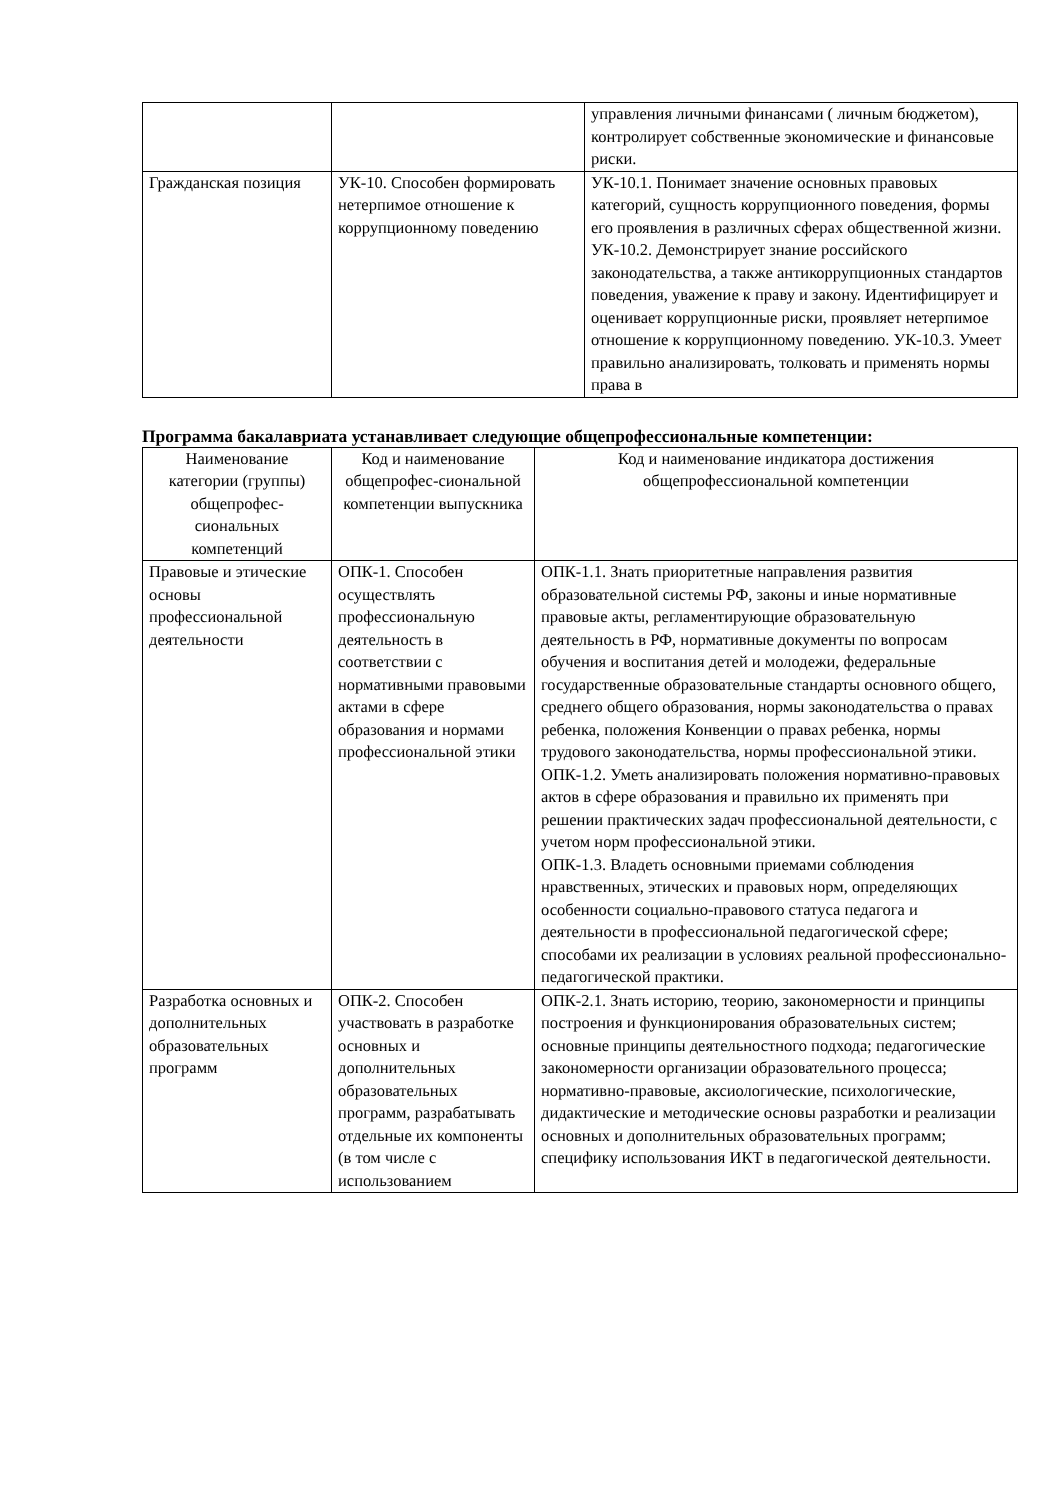| | | управления личными финансами ( личным бюджетом), контролирует собственные экономические и финансовые риски. |
| Гражданская позиция | УК-10. Способен формировать нетерпимое отношение к коррупционному поведению | УК-10.1. Понимает значение основных правовых категорий, сущность коррупционного поведения, формы его проявления в различных сферах общественной жизни. УК-10.2. Демонстрирует знание российского законодательства, а также антикоррупционных стандартов поведения, уважение к праву и закону. Идентифицирует и оценивает коррупционные риски, проявляет нетерпимое отношение к коррупционному поведению. УК-10.3. Умеет правильно анализировать, толковать и применять нормы права в |
Программа бакалавриата устанавливает следующие общепрофессиональные компетенции:
| Наименование категории (группы) общепрофес-сиональных компетенций | Код и наименование общепрофес-сиональной компетенции выпускника | Код и наименование индикатора достижения общепрофессиональной компетенции |
| --- | --- | --- |
| Правовые и этические основы профессиональной деятельности | ОПК-1. Способен осуществлять профессиональную деятельность в соответствии с нормативными правовыми актами в сфере образования и нормами профессиональной этики | ОПК-1.1. Знать приоритетные направления развития образовательной системы РФ, законы и иные нормативные правовые акты, регламентирующие образовательную деятельность в РФ, нормативные документы по вопросам обучения и воспитания детей и молодежи, федеральные государственные образовательные стандарты основного общего, среднего общего образования, нормы законодательства о правах ребенка, положения Конвенции о правах ребенка, нормы трудового законодательства, нормы профессиональной этики. ОПК-1.2. Уметь анализировать положения нормативно-правовых актов в сфере образования и правильно их применять при решении практических задач профессиональной деятельности, с учетом норм профессиональной этики. ОПК-1.3. Владеть основными приемами соблюдения нравственных, этических и правовых норм, определяющих особенности социально-правового статуса педагога и деятельности в профессиональной педагогической сфере; способами их реализации в условиях реальной профессионально-педагогической практики. |
| Разработка основных и дополнительных образовательных программ | ОПК-2. Способен участвовать в разработке основных и дополнительных образовательных программ, разрабатывать отдельные их компоненты (в том числе с использованием | ОПК-2.1. Знать историю, теорию, закономерности и принципы построения и функционирования образовательных систем; основные принципы деятельностного подхода; педагогические закономерности организации образовательного процесса; нормативно-правовые, аксиологические, психологические, дидактические и методические основы разработки и реализации основных и дополнительных образовательных программ; специфику использования ИКТ в педагогической деятельности. |